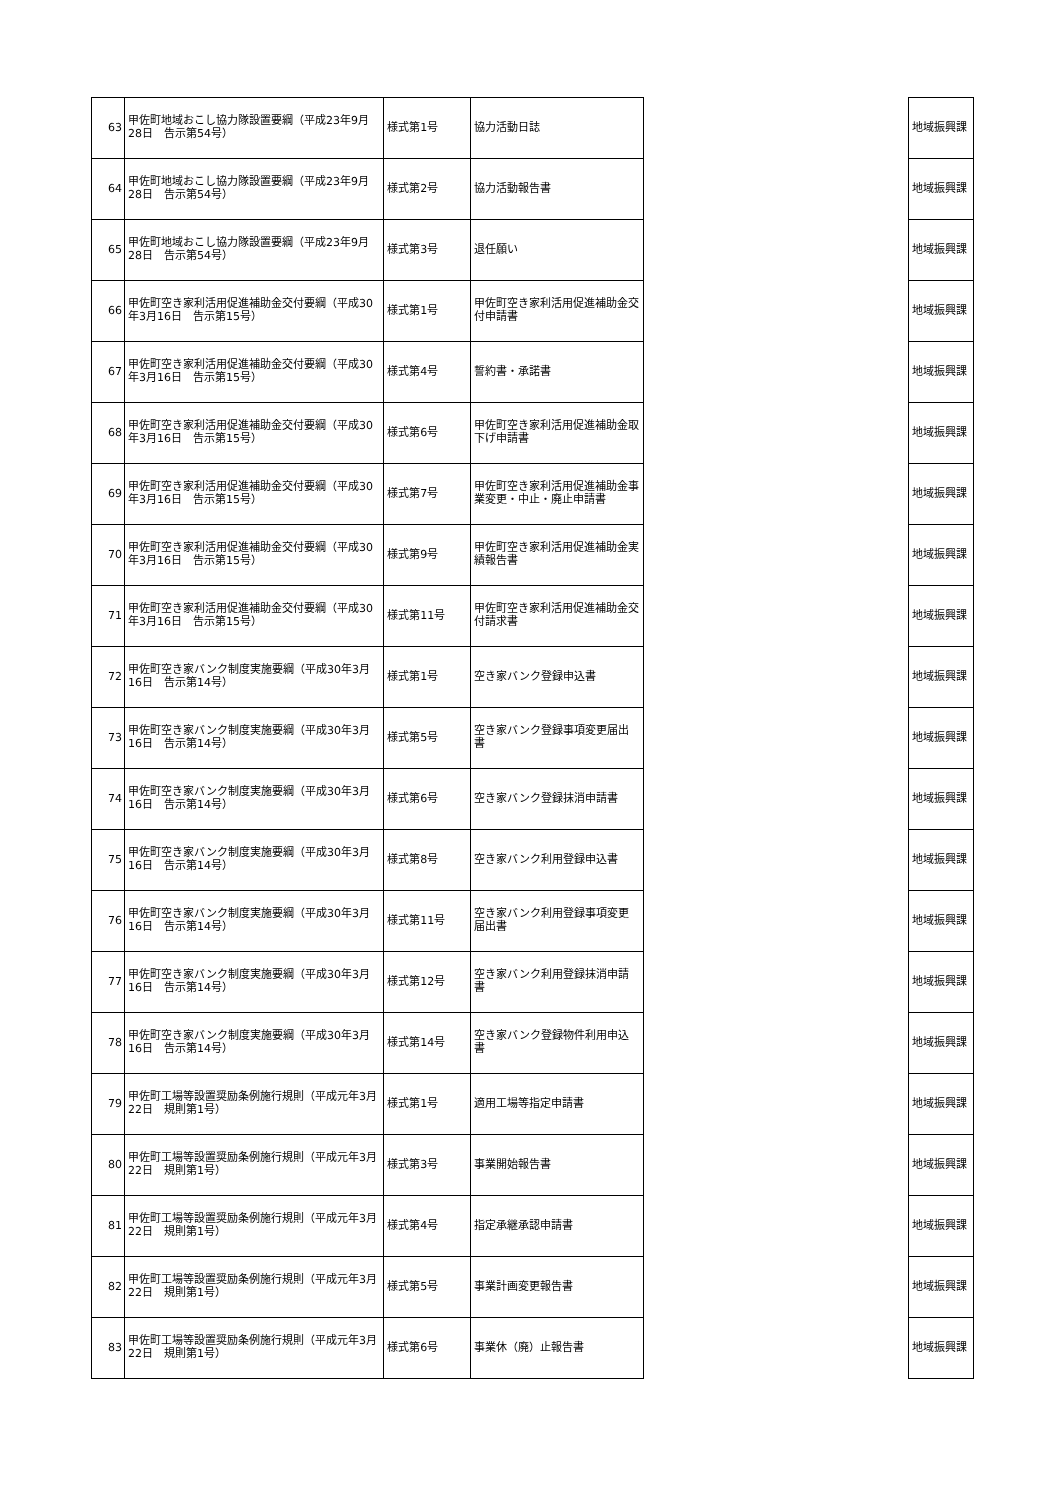| 63 | 甲佐町地域おこし協力隊設置要綱（平成23年9月28日 告示第54号） | 様式第1号 | 協力活動日誌 | | 地域振興課 |
| 64 | 甲佐町地域おこし協力隊設置要綱（平成23年9月28日 告示第54号） | 様式第2号 | 協力活動報告書 | | 地域振興課 |
| 65 | 甲佐町地域おこし協力隊設置要綱（平成23年9月28日 告示第54号） | 様式第3号 | 退任願い | | 地域振興課 |
| 66 | 甲佐町空き家利活用促進補助金交付要綱（平成30年3月16日 告示第15号） | 様式第1号 | 甲佐町空き家利活用促進補助金交付申請書 | | 地域振興課 |
| 67 | 甲佐町空き家利活用促進補助金交付要綱（平成30年3月16日 告示第15号） | 様式第4号 | 誓約書・承諾書 | | 地域振興課 |
| 68 | 甲佐町空き家利活用促進補助金交付要綱（平成30年3月16日 告示第15号） | 様式第6号 | 甲佐町空き家利活用促進補助金取下げ申請書 | | 地域振興課 |
| 69 | 甲佐町空き家利活用促進補助金交付要綱（平成30年3月16日 告示第15号） | 様式第7号 | 甲佐町空き家利活用促進補助金事業変更・中止・廃止申請書 | | 地域振興課 |
| 70 | 甲佐町空き家利活用促進補助金交付要綱（平成30年3月16日 告示第15号） | 様式第9号 | 甲佐町空き家利活用促進補助金実績報告書 | | 地域振興課 |
| 71 | 甲佐町空き家利活用促進補助金交付要綱（平成30年3月16日 告示第15号） | 様式第11号 | 甲佐町空き家利活用促進補助金交付請求書 | | 地域振興課 |
| 72 | 甲佐町空き家バンク制度実施要綱（平成30年3月16日 告示第14号） | 様式第1号 | 空き家バンク登録申込書 | | 地域振興課 |
| 73 | 甲佐町空き家バンク制度実施要綱（平成30年3月16日 告示第14号） | 様式第5号 | 空き家バンク登録事項変更届出書 | | 地域振興課 |
| 74 | 甲佐町空き家バンク制度実施要綱（平成30年3月16日 告示第14号） | 様式第6号 | 空き家バンク登録抹消申請書 | | 地域振興課 |
| 75 | 甲佐町空き家バンク制度実施要綱（平成30年3月16日 告示第14号） | 様式第8号 | 空き家バンク利用登録申込書 | | 地域振興課 |
| 76 | 甲佐町空き家バンク制度実施要綱（平成30年3月16日 告示第14号） | 様式第11号 | 空き家バンク利用登録事項変更届出書 | | 地域振興課 |
| 77 | 甲佐町空き家バンク制度実施要綱（平成30年3月16日 告示第14号） | 様式第12号 | 空き家バンク利用登録抹消申請書 | | 地域振興課 |
| 78 | 甲佐町空き家バンク制度実施要綱（平成30年3月16日 告示第14号） | 様式第14号 | 空き家バンク登録物件利用申込書 | | 地域振興課 |
| 79 | 甲佐町工場等設置奨励条例施行規則（平成元年3月22日 規則第1号） | 様式第1号 | 適用工場等指定申請書 | | 地域振興課 |
| 80 | 甲佐町工場等設置奨励条例施行規則（平成元年3月22日 規則第1号） | 様式第3号 | 事業開始報告書 | | 地域振興課 |
| 81 | 甲佐町工場等設置奨励条例施行規則（平成元年3月22日 規則第1号） | 様式第4号 | 指定承継承認申請書 | | 地域振興課 |
| 82 | 甲佐町工場等設置奨励条例施行規則（平成元年3月22日 規則第1号） | 様式第5号 | 事業計画変更報告書 | | 地域振興課 |
| 83 | 甲佐町工場等設置奨励条例施行規則（平成元年3月22日 規則第1号） | 様式第6号 | 事業休（廃）止報告書 | | 地域振興課 |